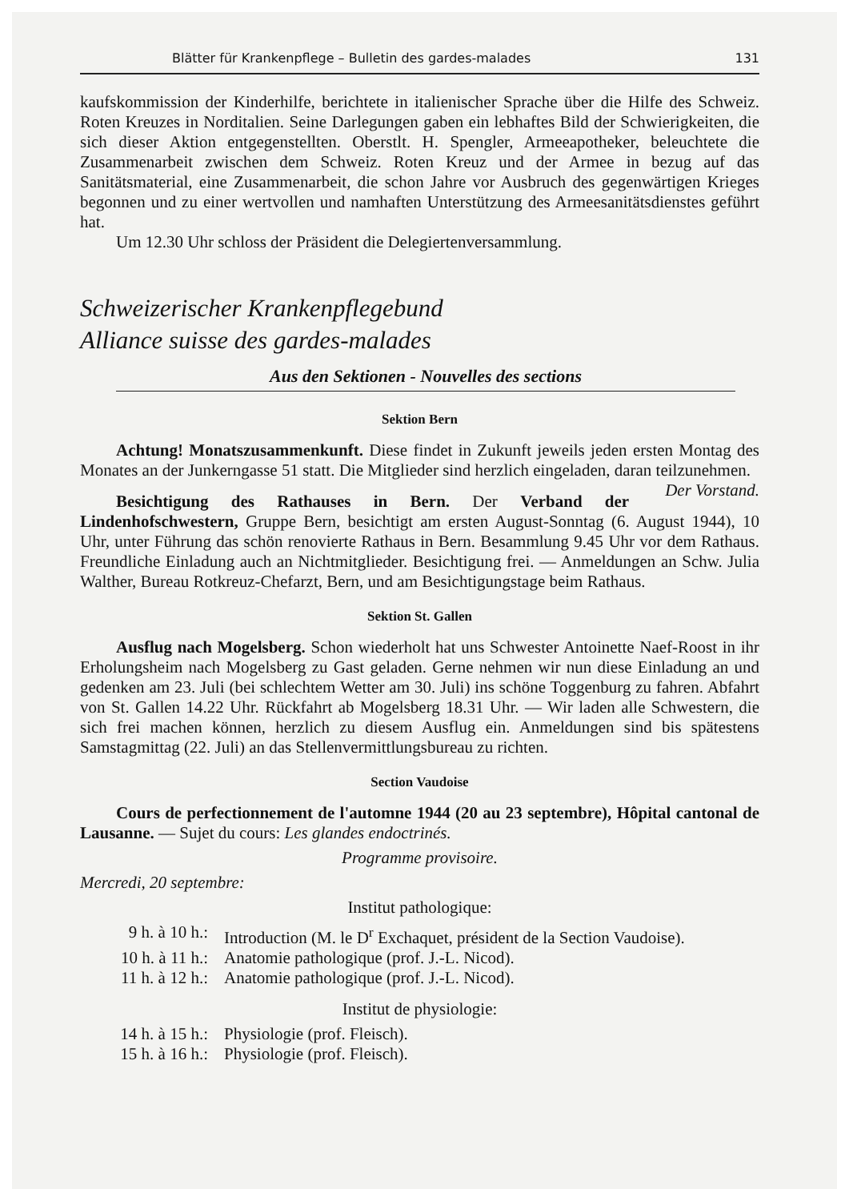Blätter für Krankenpflege – Bulletin des gardes-malades 131
kaufskommission der Kinderhilfe, berichtete in italienischer Sprache über die Hilfe des Schweiz. Roten Kreuzes in Norditalien. Seine Darlegungen gaben ein lebhaftes Bild der Schwierigkeiten, die sich dieser Aktion entgegenstellten. Oberstlt. H. Spengler, Armeeapotheker, beleuchtete die Zusammenarbeit zwischen dem Schweiz. Roten Kreuz und der Armee in bezug auf das Sanitätsmaterial, eine Zusammenarbeit, die schon Jahre vor Ausbruch des gegenwärtigen Krieges begonnen und zu einer wertvollen und namhaften Unterstützung des Armeesanitätsdienstes geführt hat.
Um 12.30 Uhr schloss der Präsident die Delegiertenversammlung.
Schweizerischer Krankenpflegebund
Alliance suisse des gardes-malades
Aus den Sektionen - Nouvelles des sections
Sektion Bern
Achtung! Monatszusammenkunft. Diese findet in Zukunft jeweils jeden ersten Montag des Monates an der Junkerngasse 51 statt. Die Mitglieder sind herzlich eingeladen, daran teilzunehmen. Der Vorstand.
Besichtigung des Rathauses in Bern. Der Verband der Lindenhofschwestern, Gruppe Bern, besichtigt am ersten August-Sonntag (6. August 1944), 10 Uhr, unter Führung das schön renovierte Rathaus in Bern. Besammlung 9.45 Uhr vor dem Rathaus. Freundliche Einladung auch an Nichtmitglieder. Besichtigung frei. — Anmeldungen an Schw. Julia Walther, Bureau Rotkreuz-Chefarzt, Bern, und am Besichtigungstage beim Rathaus.
Sektion St. Gallen
Ausflug nach Mogelsberg. Schon wiederholt hat uns Schwester Antoinette Naef-Roost in ihr Erholungsheim nach Mogelsberg zu Gast geladen. Gerne nehmen wir nun diese Einladung an und gedenken am 23. Juli (bei schlechtem Wetter am 30. Juli) ins schöne Toggenburg zu fahren. Abfahrt von St. Gallen 14.22 Uhr. Rückfahrt ab Mogelsberg 18.31 Uhr. — Wir laden alle Schwestern, die sich frei machen können, herzlich zu diesem Ausflug ein. Anmeldungen sind bis spätestens Samstagmittag (22. Juli) an das Stellenvermittlungsbureau zu richten.
Section Vaudoise
Cours de perfectionnement de l'automne 1944 (20 au 23 septembre), Hôpital cantonal de Lausanne. — Sujet du cours: Les glandes endoctrinés.
Programme provisoire.
Mercredi, 20 septembre:
Institut pathologique:
9 h. à 10 h.: Introduction (M. le D<sup>r</sup> Exchaquet, président de la Section Vaudoise).
10 h. à 11 h.: Anatomie pathologique (prof. J.-L. Nicod).
11 h. à 12 h.: Anatomie pathologique (prof. J.-L. Nicod).
Institut de physiologie:
14 h. à 15 h.: Physiologie (prof. Fleisch).
15 h. à 16 h.: Physiologie (prof. Fleisch).